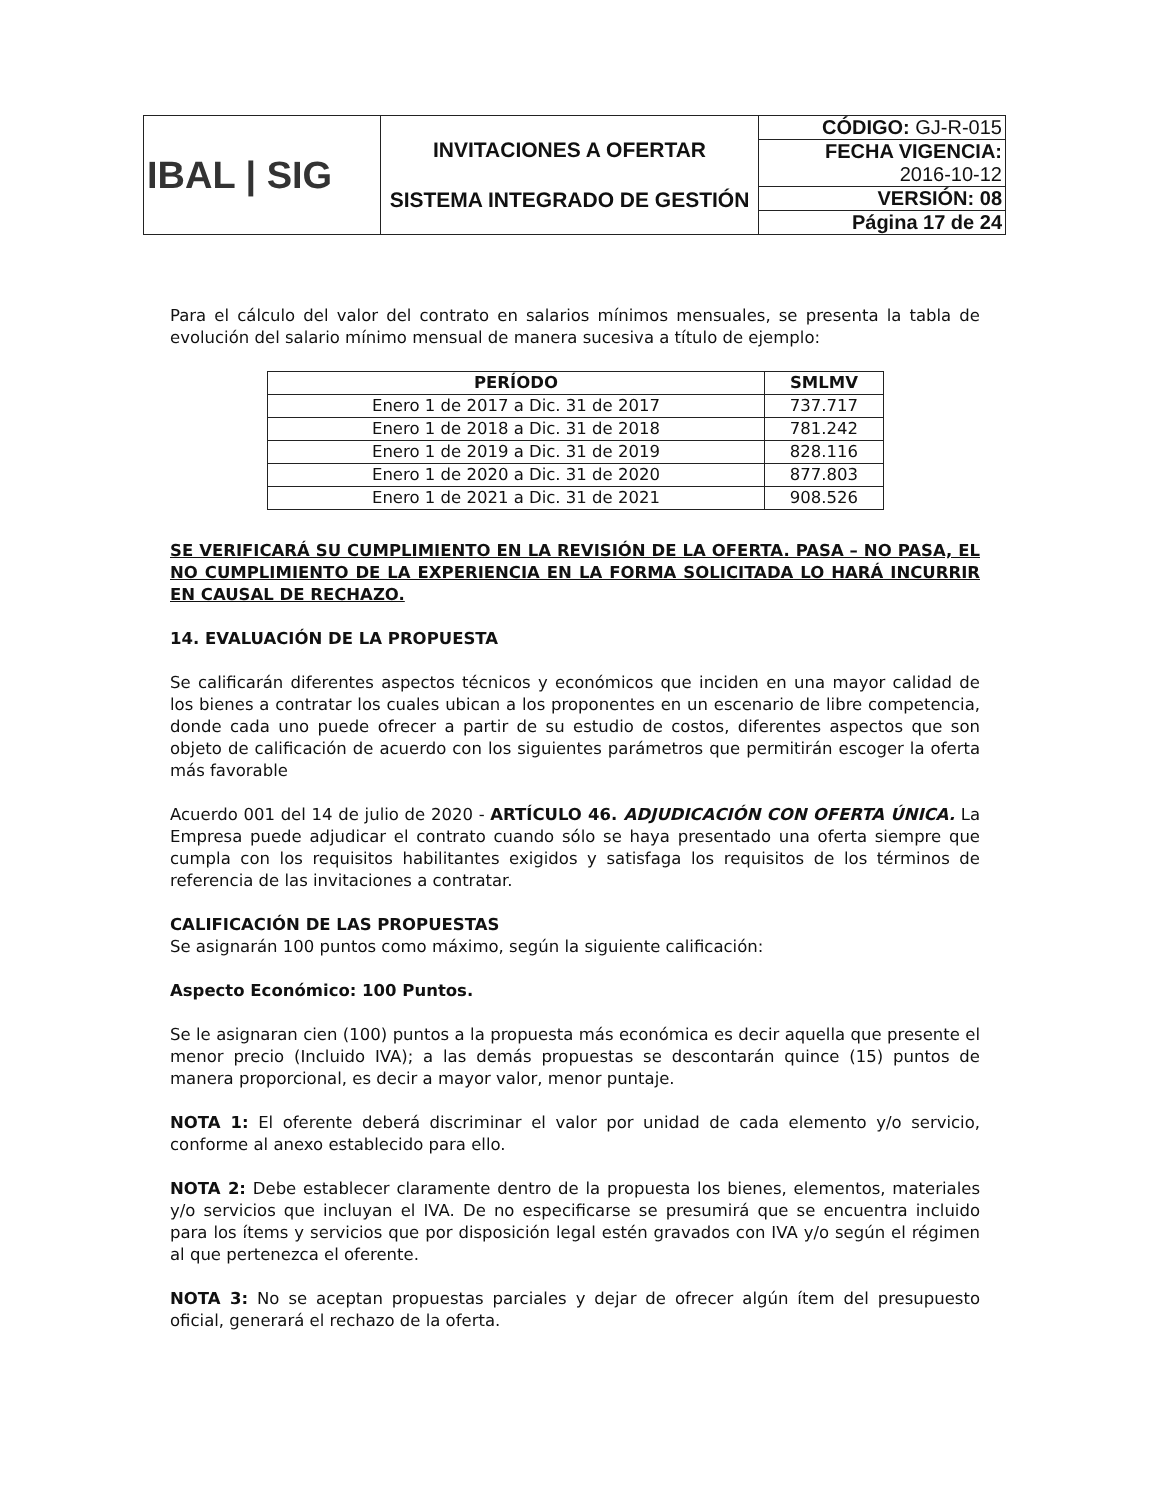| IBAL / SIG | INVITACIONES A OFERTAR SISTEMA INTEGRADO DE GESTIÓN | CÓDIGO: GJ-R-015 |
| | | FECHA VIGENCIA: 2016-10-12 |
| | | VERSIÓN: 08 |
| | | Página 17 de 24 |
Para el cálculo del valor del contrato en salarios mínimos mensuales, se presenta la tabla de evolución del salario mínimo mensual de manera sucesiva a título de ejemplo:
| PERÍODO | SMLMV |
| --- | --- |
| Enero 1 de 2017 a Dic. 31 de 2017 | 737.717 |
| Enero 1 de 2018 a Dic. 31 de 2018 | 781.242 |
| Enero 1 de 2019 a Dic. 31 de 2019 | 828.116 |
| Enero 1 de 2020 a Dic. 31 de 2020 | 877.803 |
| Enero 1 de 2021 a Dic. 31 de 2021 | 908.526 |
SE VERIFICARÁ SU CUMPLIMIENTO EN LA REVISIÓN DE LA OFERTA. PASA – NO PASA, EL NO CUMPLIMIENTO DE LA EXPERIENCIA EN LA FORMA SOLICITADA LO HARÁ INCURRIR EN CAUSAL DE RECHAZO.
14. EVALUACIÓN DE LA PROPUESTA
Se calificarán diferentes aspectos técnicos y económicos que inciden en una mayor calidad de los bienes a contratar los cuales ubican a los proponentes en un escenario de libre competencia, donde cada uno puede ofrecer a partir de su estudio de costos, diferentes aspectos que son objeto de calificación de acuerdo con los siguientes parámetros que permitirán escoger la oferta más favorable
Acuerdo 001 del 14 de julio de 2020 - ARTÍCULO 46. ADJUDICACIÓN CON OFERTA ÚNICA. La Empresa puede adjudicar el contrato cuando sólo se haya presentado una oferta siempre que cumpla con los requisitos habilitantes exigidos y satisfaga los requisitos de los términos de referencia de las invitaciones a contratar.
CALIFICACIÓN DE LAS PROPUESTAS
Se asignarán 100 puntos como máximo, según la siguiente calificación:
Aspecto Económico: 100 Puntos.
Se le asignaran cien (100) puntos a la propuesta más económica es decir aquella que presente el menor precio (Incluido IVA); a las demás propuestas se descontarán quince (15) puntos de manera proporcional, es decir a mayor valor, menor puntaje.
NOTA 1: El oferente deberá discriminar el valor por unidad de cada elemento y/o servicio, conforme al anexo establecido para ello.
NOTA 2: Debe establecer claramente dentro de la propuesta los bienes, elementos, materiales y/o servicios que incluyan el IVA. De no especificarse se presumirá que se encuentra incluido para los ítems y servicios que por disposición legal estén gravados con IVA y/o según el régimen al que pertenezca el oferente.
NOTA 3: No se aceptan propuestas parciales y dejar de ofrecer algún ítem del presupuesto oficial, generará el rechazo de la oferta.